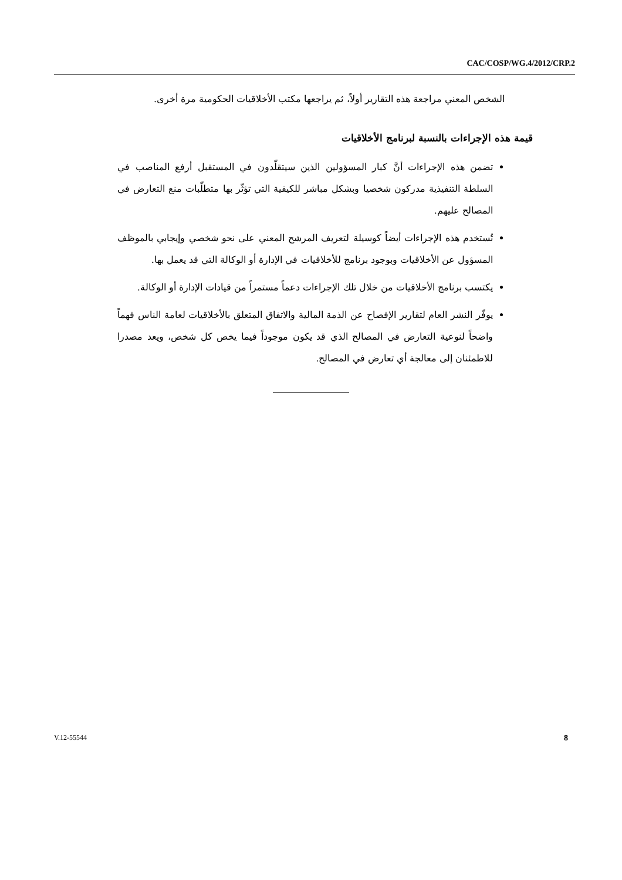CAC/COSP/WG.4/2012/CRP.2
الشخص المعني مراجعة هذه التقارير أولاً، ثم يراجعها مكتب الأخلاقيات الحكومية مرة أخرى.
قيمة هذه الإجراءات بالنسبة لبرنامج الأخلاقيات
تضمن هذه الإجراءات أنَّ كبار المسؤولين الذين سيتقلّدون في المستقبل أرفع المناصب في السلطة التنفيذية مدركون شخصيا وبشكل مباشر للكيفية التي تؤثّر بها متطلّبات منع التعارض في المصالح عليهم.
تُستخدم هذه الإجراءات أيضاً كوسيلة لتعريف المرشح المعني على نحو شخصي وإيجابي بالموظف المسؤول عن الأخلاقيات وبوجود برنامج للأخلاقيات في الإدارة أو الوكالة التي قد يعمل بها.
يكتسب برنامج الأخلاقيات من خلال تلك الإجراءات دعماً مستمراً من قيادات الإدارة أو الوكالة.
يوفّر النشر العام لتقارير الإفصاح عن الذمة المالية والاتفاق المتعلق بالأخلاقيات لعامة الناس فهماً واضحاً لنوعية التعارض في المصالح الذي قد يكون موجوداً فيما يخص كل شخص، ويعد مصدرا للاطمئنان إلى معالجة أي تعارض في المصالح.
V.12-55544 8